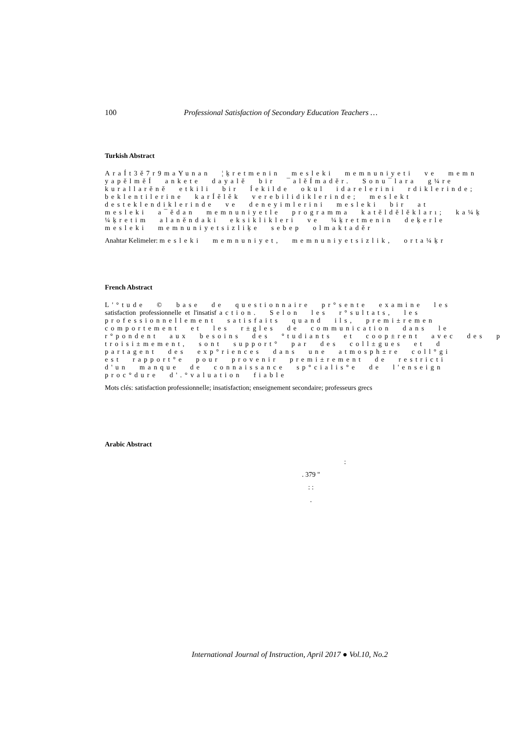100 Professional Satisfaction of Secondary Education Teachers …
Turkish Abstract
AraÍt3ě7r9maYunan ¦ķretmenin mesleki memnuniyeti ve memn
yapělměÍ ankete dayalě bir ¯alěÍmaděr. Sonu¯lara g¼re
kurallarěně etkili bir Íekilde okul idarelerini rdiklerinde;
beklentilerine karÍělěk verebilidiklerinde; meslekt
desteklendiklerinde ve deneyimlerini mesleki bir at
mesleki a¯ědan memnuniyetle programma katěldělěkları; ka¼ķ
¼ķretim alaněndaki eksiklikleri ve ¼ķretmenin deķerle
mesleki memnuniyetsizliķe sebep olmaktaděr
Anahtar Kelimeler: mesleki memnuniyet, memnuniyetsizlik, orta¼ķr
French Abstract
L'°tude © base de questionnaire pr°sente examine les
satisfaction professionnelle et l'insatisfaction. Selon les r°sultats, les
professionnellement satisfaits quand ils, premi±remen
comportement et les r±gles de communication dans le
r°pondent aux besoins des °tudiants et coop±rent avec des p
troisi±mement, sont support° par des coll±gues et d
partagent des exp°riences dans une atmosph±re coll°gi
est rapport°e pour provenir premi±rement de restricti
d'un manque de connaissance sp°cialis°e de l'enseign
proc°dure d'.°valuation fiable
Mots clés: satisfaction professionnelle; insatisfaction; enseignement secondaire; professeurs grecs
Arabic Abstract
:
. 379 "
: :
.
International Journal of Instruction, April 2017 ● Vol.10, No.2